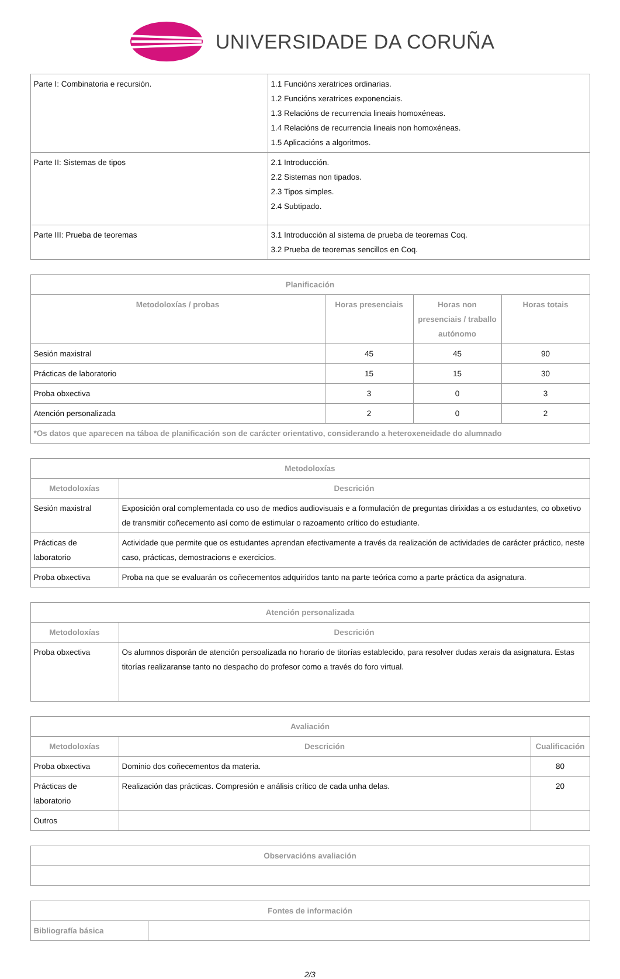UNIVERSIDADE DA CORUÑA
| Parte I: Combinatoria e recursión. | 1.1 Funcións xeratrices ordinarias. 1.2 Funcións xeratrices exponenciais. 1.3 Relacións de recurrencia lineais homoxéneas. 1.4 Relacións de recurrencia lineais non homoxéneas. 1.5 Aplicacións a algoritmos. |
| Parte II: Sistemas de tipos | 2.1 Introducción. 2.2 Sistemas non tipados. 2.3 Tipos simples. 2.4 Subtipado. |
| Parte III: Prueba de teoremas | 3.1 Introducción al sistema de prueba de teoremas Coq. 3.2 Prueba de teoremas sencillos en Coq. |
| Planificación | | | |
| --- | --- | --- | --- |
| Metodoloxías / probas | Horas presenciais | Horas non presenciais / traballo autónomo | Horas totais |
| Sesión maxistral | 45 | 45 | 90 |
| Prácticas de laboratorio | 15 | 15 | 30 |
| Proba obxectiva | 3 | 0 | 3 |
| Atención personalizada | 2 | 0 | 2 |
| *Os datos que aparecen na táboa de planificación son de carácter orientativo, considerando a heteroxeneidade do alumnado | | | |
| Metodoloxías | |
| --- | --- |
| Metodoloxías | Descrición |
| Sesión maxistral | Exposición oral complementada co uso de medios audiovisuais e a formulación de preguntas dirixidas a os estudantes, co obxetivo de transmitir coñecemento así como de estimular o razoamento crítico do estudiante. |
| Prácticas de laboratorio | Actividade que permite que os estudantes aprendan efectivamente a través da realización de actividades de carácter práctico, neste caso, prácticas, demostracions e exercicios. |
| Proba obxectiva | Proba na que se evaluarán os coñecementos adquiridos tanto na parte teórica como a parte práctica da asignatura. |
| Atención personalizada | |
| --- | --- |
| Metodoloxías | Descrición |
| Proba obxectiva | Os alumnos disporán de atención persoalizada no horario de titorías establecido, para resolver dudas xerais da asignatura. Estas titorías realizaranse tanto no despacho do profesor como a través do foro virtual. |
| Avaliación | | |
| --- | --- | --- |
| Metodoloxías | Descrición | Cualificación |
| Proba obxectiva | Dominio dos coñecementos da materia. | 80 |
| Prácticas de laboratorio | Realización das prácticas. Compresión e análisis crítico de cada unha delas. | 20 |
| Outros | | |
| Observacións avaliación |
| --- |
| Fontes de información | |
| --- | --- |
| Bibliografía básica | |
2/3